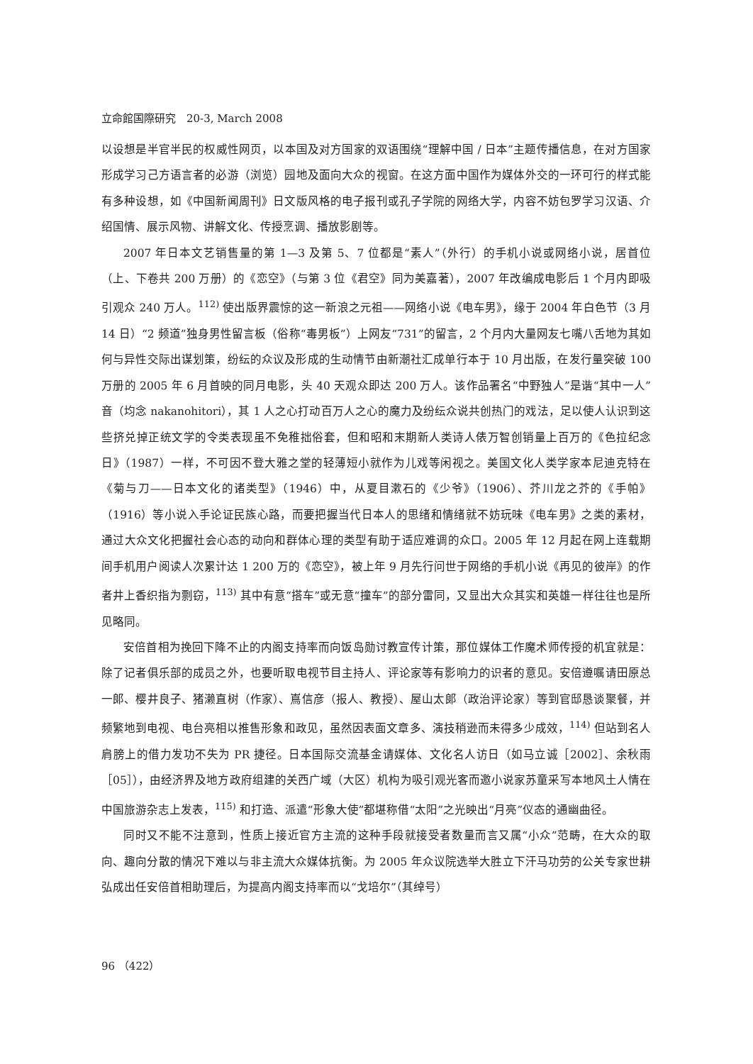立命館国際研究　20-3, March 2008
以设想是半官半民的权威性网页，以本国及对方国家的双语围绕“理解中国 / 日本”主题传播信息，在对方国家形成学习己方语言者的必游（浏览）园地及面向大众的视窗。在这方面中国作为媒体外交的一环可行的样式能有多种设想，如《中国新闻周刊》日文版风格的电子报刊或孔子学院的网络大学，内容不妨包罗学习汉语、介绍国情、展示风物、讲解文化、传授烹调、播放影剧等。
2007 年日本文艺销售量的第 1—3 及第 5、7 位都是“素人”（外行）的手机小说或网络小说，居首位（上、下卷共 200 万册）的《恋空》（与第 3 位《君空》同为美嘉著），2007 年改编成电影后 1 个月内即吸引观众 240 万人。<sup>112)</sup> 使出版界震惊的这一新浪之元祖——网络小说《电车男》，缘于 2004 年白色节（3 月 14 日）“2 频道”独身男性留言板（俗称“毒男板”）上网友“731”的留言，2 个月内大量网友七嘴八舌地为其如何与异性交际出谋划策，纷纭的众议及形成的生动情节由新潮社汇成单行本于 10 月出版，在发行量突破 100 万册的 2005 年 6 月首映的同月电影，头 40 天观众即达 200 万人。该作品署名“中野独人”是谐“其中一人”音（均念 nakanohitori），其 1 人之心打动百万人之心的魔力及纷纭众说共创热门的戏法，足以使人认识到这些挤兑掉正统文学的令类表现虽不免稚拙俗套，但和昭和末期新人类诗人俵万智创销量上百万的《色拉纪念日》（1987）一样，不可因不登大雅之堂的轻薄短小就作为儿戏等闲视之。美国文化人类学家本尼迪克特在《菊与刀——日本文化的诸类型》（1946）中，从夏目漱石的《少爷》（1906）、芥川龙之芥的《手帕》（1916）等小说入手论证民族心路，而要把握当代日本人的思绪和情绪就不妨玩味《电车男》之类的素材，通过大众文化把握社会心态的动向和群体心理的类型有助于适应难调的众口。2005 年 12 月起在网上连载期间手机用户阅读人次累计达 1 200 万的《恋空》，被上年 9 月先行问世于网络的手机小说《再见的彼岸》的作者井上香织指为剽窃，<sup>113)</sup> 其中有意“搭车”或无意“撞车”的部分雷同，又显出大众其实和英雄一样往往也是所见略同。
安倍首相为挽回下降不止的内阁支持率而向饭岛勋讨教宣传计策，那位媒体工作魔术师传授的机宜就是：除了记者俱乐部的成员之外，也要听取电视节目主持人、评论家等有影响力的识者的意见。安倍遵嘱请田原总一郎、樱井良子、猪濑直树（作家）、嶌信彦（报人、教授）、屋山太郎（政治评论家）等到官邸恳谈聚餐，并频繁地到电视、电台亮相以推售形象和政见，虽然因表面文章多、演技稍逊而未得多少成效，<sup>114)</sup> 但站到名人肩膀上的借力发功不失为 PR 捷径。日本国际交流基金请媒体、文化名人访日（如马立诚［2002］、余秋雨［05］），由经济界及地方政府组建的关西广域（大区）机构为吸引观光客而邀小说家苏童采写本地风土人情在中国旅游杂志上发表，<sup>115)</sup> 和打造、派遣“形象大使”都堪称借“太阳”之光映出“月亮”仪态的通幽曲径。
同时又不能不注意到，性质上接近官方主流的这种手段就接受者数量而言又属“小众”范畴，在大众的取向、趣向分散的情况下难以与非主流大众媒体抗衡。为 2005 年众议院选举大胜立下汗马功劳的公关专家世耕弘成出任安倍首相助理后，为提高内阁支持率而以“戈培尔”（其绰号）
96 （422）